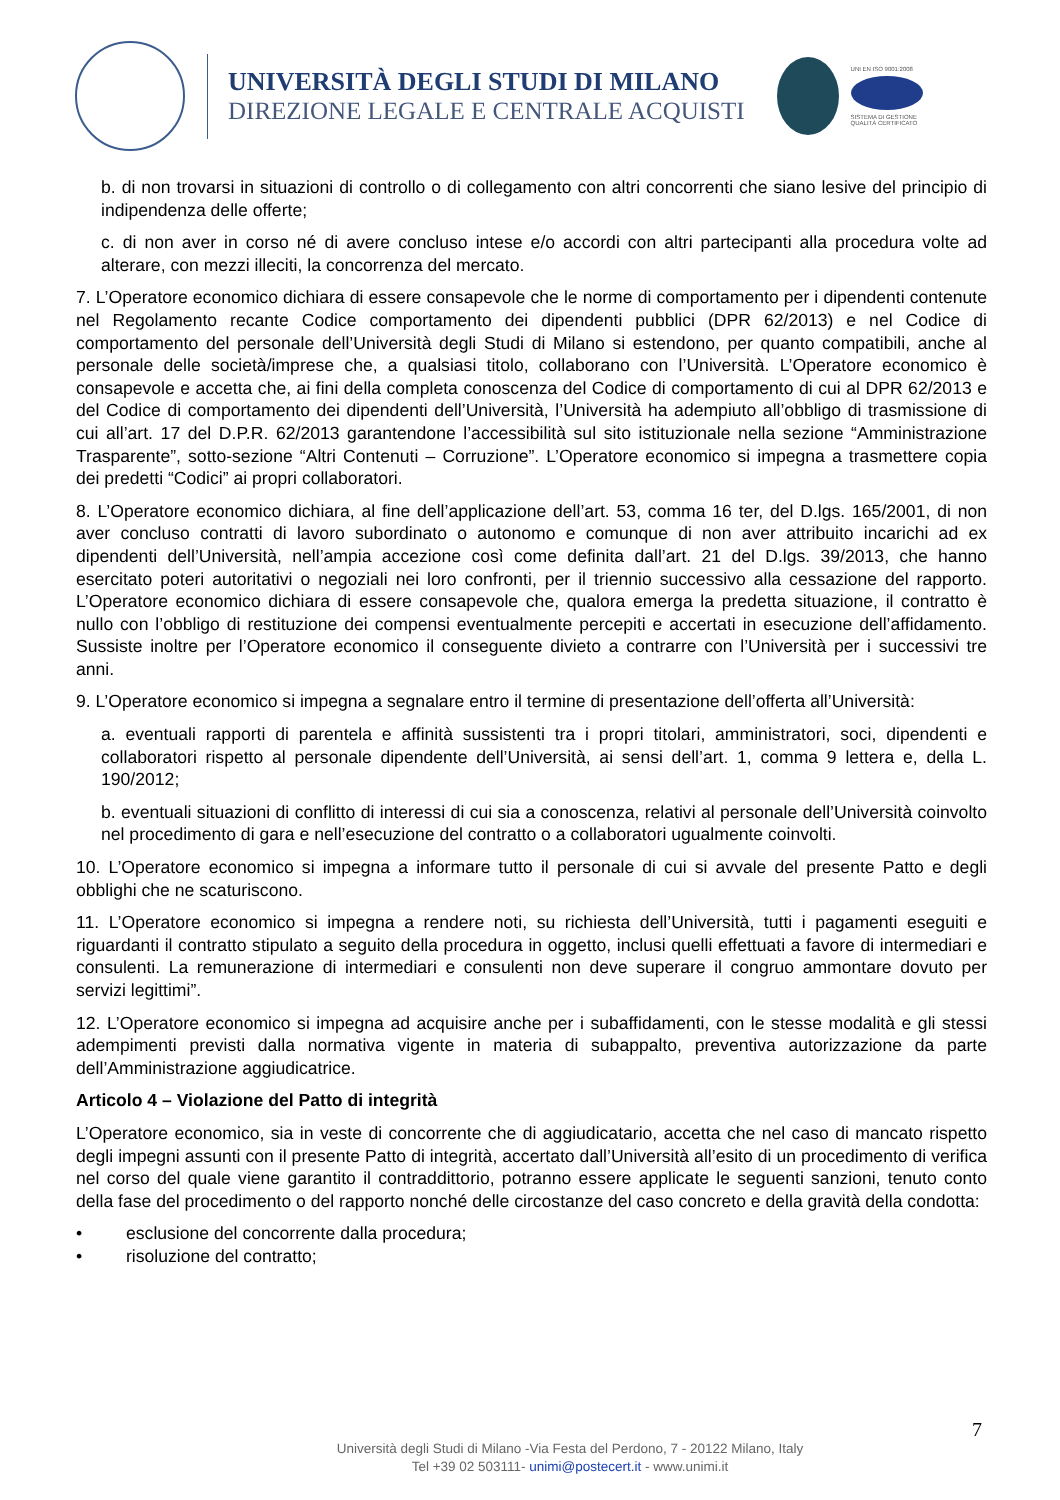UNIVERSITÀ DEGLI STUDI DI MILANO
DIREZIONE LEGALE E CENTRALE ACQUISTI
UNI EN ISO 9001:2008
SISTEMA DI GESTIONE QUALITÀ CERTIFICATO
b. di non trovarsi in situazioni di controllo o di collegamento con altri concorrenti che siano lesive del principio di indipendenza delle offerte;
c. di non aver in corso né di avere concluso intese e/o accordi con altri partecipanti alla procedura volte ad alterare, con mezzi illeciti, la concorrenza del mercato.
7. L’Operatore economico dichiara di essere consapevole che le norme di comportamento per i dipendenti contenute nel Regolamento recante Codice comportamento dei dipendenti pubblici (DPR 62/2013) e nel Codice di comportamento del personale dell’Università degli Studi di Milano si estendono, per quanto compatibili, anche al personale delle società/imprese che, a qualsiasi titolo, collaborano con l’Università. L’Operatore economico è consapevole e accetta che, ai fini della completa conoscenza del Codice di comportamento di cui al DPR 62/2013 e del Codice di comportamento dei dipendenti dell’Università, l’Università ha adempiuto all’obbligo di trasmissione di cui all’art. 17 del D.P.R. 62/2013 garantendone l’accessibilità sul sito istituzionale nella sezione “Amministrazione Trasparente”, sotto-sezione “Altri Contenuti – Corruzione”. L’Operatore economico si impegna a trasmettere copia dei predetti “Codici” ai propri collaboratori.
8. L’Operatore economico dichiara, al fine dell’applicazione dell’art. 53, comma 16 ter, del D.lgs. 165/2001, di non aver concluso contratti di lavoro subordinato o autonomo e comunque di non aver attribuito incarichi ad ex dipendenti dell’Università, nell’ampia accezione così come definita dall’art. 21 del D.lgs. 39/2013, che hanno esercitato poteri autoritativi o negoziali nei loro confronti, per il triennio successivo alla cessazione del rapporto. L’Operatore economico dichiara di essere consapevole che, qualora emerga la predetta situazione, il contratto è nullo con l’obbligo di restituzione dei compensi eventualmente percepiti e accertati in esecuzione dell’affidamento. Sussiste inoltre per l’Operatore economico il conseguente divieto a contrarre con l’Università per i successivi tre anni.
9. L’Operatore economico si impegna a segnalare entro il termine di presentazione dell’offerta all’Università:
a. eventuali rapporti di parentela e affinità sussistenti tra i propri titolari, amministratori, soci, dipendenti e collaboratori rispetto al personale dipendente dell’Università, ai sensi dell’art. 1, comma 9 lettera e, della L. 190/2012;
b. eventuali situazioni di conflitto di interessi di cui sia a conoscenza, relativi al personale dell’Università coinvolto nel procedimento di gara e nell’esecuzione del contratto o a collaboratori ugualmente coinvolti.
10. L’Operatore economico si impegna a informare tutto il personale di cui si avvale del presente Patto e degli obblighi che ne scaturiscono.
11. L’Operatore economico si impegna a rendere noti, su richiesta dell’Università, tutti i pagamenti eseguiti e riguardanti il contratto stipulato a seguito della procedura in oggetto, inclusi quelli effettuati a favore di intermediari e consulenti. La remunerazione di intermediari e consulenti non deve superare il congruo ammontare dovuto per servizi legittimi”.
12. L’Operatore economico si impegna ad acquisire anche per i subaffidamenti, con le stesse modalità e gli stessi adempimenti previsti dalla normativa vigente in materia di subappalto, preventiva autorizzazione da parte dell’Amministrazione aggiudicatrice.
Articolo 4 – Violazione del Patto di integrità
L’Operatore economico, sia in veste di concorrente che di aggiudicatario, accetta che nel caso di mancato rispetto degli impegni assunti con il presente Patto di integrità, accertato dall’Università all’esito di un procedimento di verifica nel corso del quale viene garantito il contraddittorio, potranno essere applicate le seguenti sanzioni, tenuto conto della fase del procedimento o del rapporto nonché delle circostanze del caso concreto e della gravità della condotta:
• esclusione del concorrente dalla procedura;
• risoluzione del contratto;
7
Università degli Studi di Milano -Via Festa del Perdono, 7 - 20122 Milano, Italy
Tel +39 02 503111- unimi@postecert.it - www.unimi.it